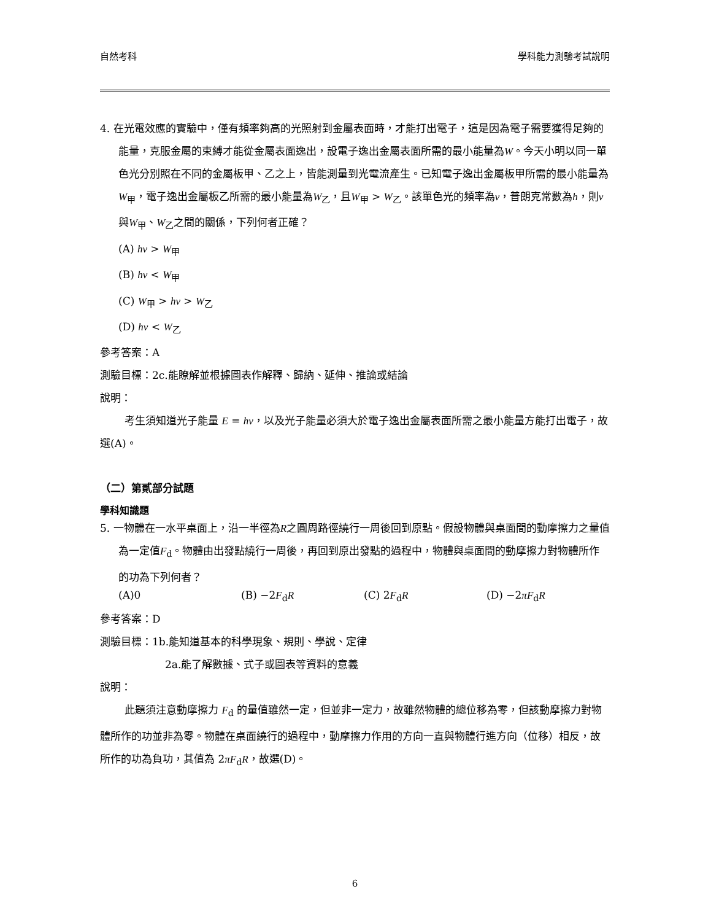自然考科 學科能力測驗考試說明
4. 在光電效應的實驗中，僅有頻率夠高的光照射到金屬表面時，才能打出電子，這是因為電子需要獲得足夠的能量，克服金屬的束縛才能從金屬表面逸出，設電子逸出金屬表面所需的最小能量為W。今天小明以同一單色光分別照在不同的金屬板甲、乙之上，皆能測量到光電流產生。已知電子逸出金屬板甲所需的最小能量為W<sub>甲</sub>，電子逸出金屬板乙所需的最小能量為W<sub>乙</sub>，且W<sub>甲</sub> > W<sub>乙</sub>。該單色光的頻率為v，普朗克常數為h，則v與W<sub>甲</sub>、W<sub>乙</sub>之間的關係，下列何者正確？
(A) hv > W<sub>甲</sub>
(B) hv < W<sub>甲</sub>
(C) W<sub>甲</sub> > hv > W<sub>乙</sub>
(D) hv < W<sub>乙</sub>
參考答案：A
測驗目標：2c.能瞭解並根據圖表作解釋、歸納、延伸、推論或結論
說明：
考生須知道光子能量 E = hv，以及光子能量必須大於電子逸出金屬表面所需之最小能量方能打出電子，故選(A)。
（二）第貳部分試題
學科知識題
5. 一物體在一水平桌面上，沿一半徑為R之圓周路徑繞行一周後回到原點。假設物體與桌面間的動摩擦力之量值為一定值F<sub>d</sub>。物體由出發點繞行一周後，再回到原出發點的過程中，物體與桌面間的動摩擦力對物體所作的功為下列何者？
(A)0 (B) −2F<sub>d</sub>R (C) 2F<sub>d</sub>R (D) −2πF<sub>d</sub>R
參考答案：D
測驗目標：1b.能知道基本的科學現象、規則、學說、定律
2a.能了解數據、式子或圖表等資料的意義
說明：
此題須注意動摩擦力 F<sub>d</sub> 的量值雖然一定，但並非一定力，故雖然物體的總位移為零，但該動摩擦力對物體所作的功並非為零。物體在桌面繞行的過程中，動摩擦力作用的方向一直與物體行進方向（位移）相反，故所作的功為負功，其值為 2πF<sub>d</sub>R，故選(D)。
6